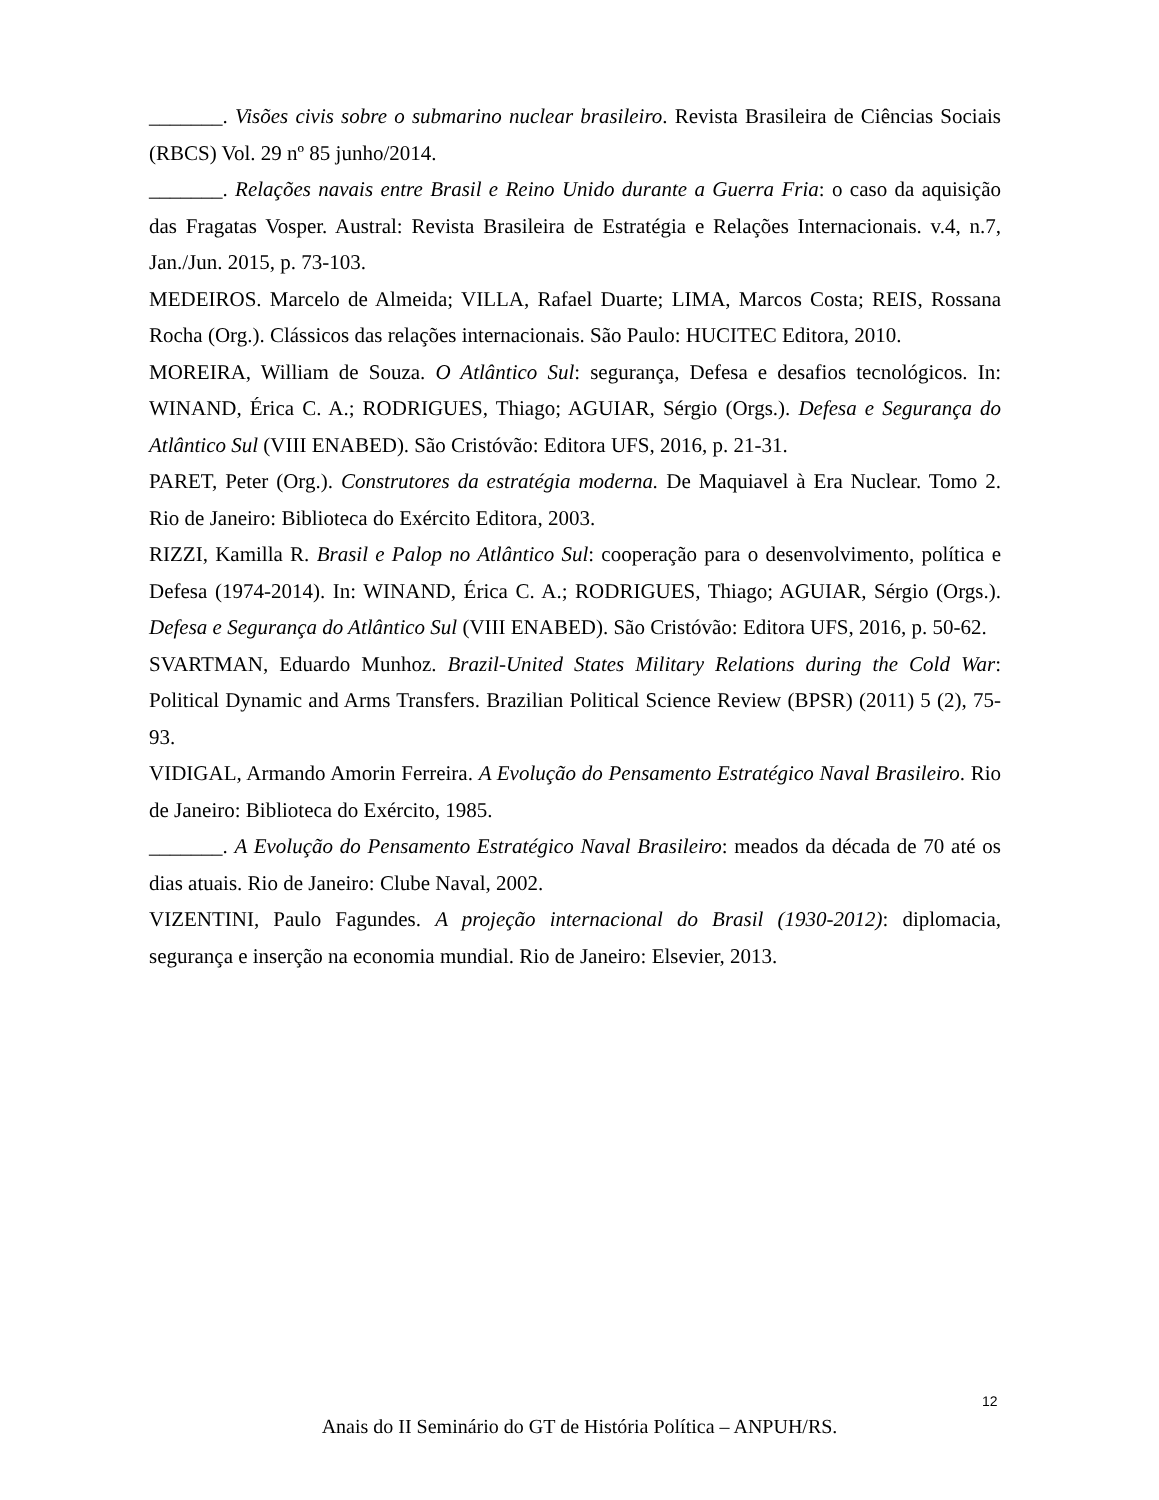_______. Visões civis sobre o submarino nuclear brasileiro. Revista Brasileira de Ciências Sociais (RBCS) Vol. 29 nº 85 junho/2014.
_______. Relações navais entre Brasil e Reino Unido durante a Guerra Fria: o caso da aquisição das Fragatas Vosper. Austral: Revista Brasileira de Estratégia e Relações Internacionais. v.4, n.7, Jan./Jun. 2015, p. 73-103.
MEDEIROS. Marcelo de Almeida; VILLA, Rafael Duarte; LIMA, Marcos Costa; REIS, Rossana Rocha (Org.). Clássicos das relações internacionais. São Paulo: HUCITEC Editora, 2010.
MOREIRA, William de Souza. O Atlântico Sul: segurança, Defesa e desafios tecnológicos. In: WINAND, Érica C. A.; RODRIGUES, Thiago; AGUIAR, Sérgio (Orgs.). Defesa e Segurança do Atlântico Sul (VIII ENABED). São Cristóvão: Editora UFS, 2016, p. 21-31.
PARET, Peter (Org.). Construtores da estratégia moderna. De Maquiavel à Era Nuclear. Tomo 2. Rio de Janeiro: Biblioteca do Exército Editora, 2003.
RIZZI, Kamilla R. Brasil e Palop no Atlântico Sul: cooperação para o desenvolvimento, política e Defesa (1974-2014). In: WINAND, Érica C. A.; RODRIGUES, Thiago; AGUIAR, Sérgio (Orgs.). Defesa e Segurança do Atlântico Sul (VIII ENABED). São Cristóvão: Editora UFS, 2016, p. 50-62.
SVARTMAN, Eduardo Munhoz. Brazil-United States Military Relations during the Cold War: Political Dynamic and Arms Transfers. Brazilian Political Science Review (BPSR) (2011) 5 (2), 75-93.
VIDIGAL, Armando Amorin Ferreira. A Evolução do Pensamento Estratégico Naval Brasileiro. Rio de Janeiro: Biblioteca do Exército, 1985.
_______. A Evolução do Pensamento Estratégico Naval Brasileiro: meados da década de 70 até os dias atuais. Rio de Janeiro: Clube Naval, 2002.
VIZENTINI, Paulo Fagundes. A projeção internacional do Brasil (1930-2012): diplomacia, segurança e inserção na economia mundial. Rio de Janeiro: Elsevier, 2013.
12
Anais do II Seminário do GT de História Política – ANPUH/RS.